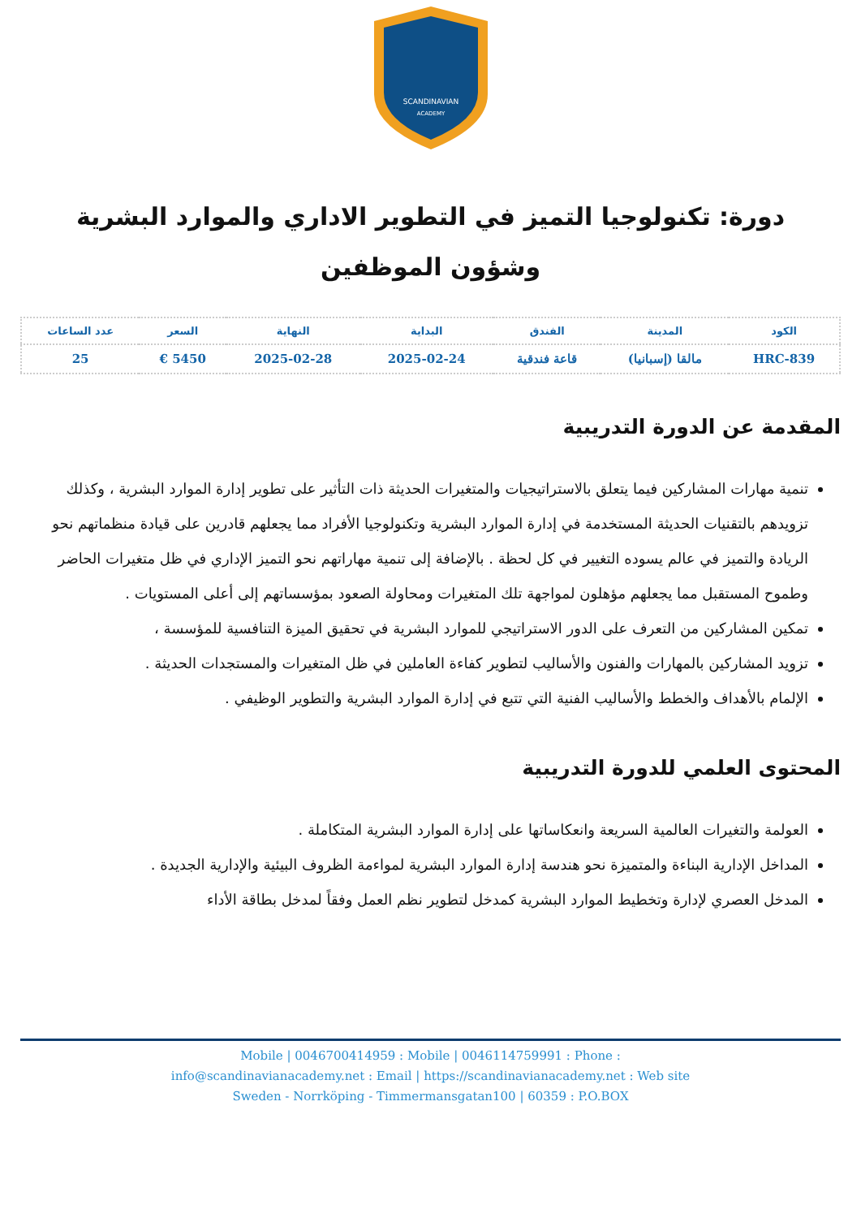SCANDINAVIAN
ACADEMY
دورة: تكنولوجيا التميز في التطوير الاداري والموارد البشرية وشؤون الموظفين
| الكود | المدينة | الفندق | البداية | النهاية | السعر | عدد الساعات |
| --- | --- | --- | --- | --- | --- | --- |
| HRC-839 | مالقا (إسبانيا) | قاعة فندقية | 2025-02-24 | 2025-02-28 | 5450 € | 25 |
المقدمة عن الدورة التدريبية
تنمية مهارات المشاركين فيما يتعلق بالاستراتيجيات والمتغيرات الحديثة ذات التأثير على تطوير إدارة الموارد البشرية ، وكذلك تزويدهم بالتقنيات الحديثة المستخدمة في إدارة الموارد البشرية وتكنولوجيا الأفراد مما يجعلهم قادرين على قيادة منظماتهم نحو الريادة والتميز في عالم يسوده التغيير في كل لحظة . بالإضافة إلى تنمية مهاراتهم نحو التميز الإداري في ظل متغيرات الحاضر وطموح المستقبل مما يجعلهم مؤهلون لمواجهة تلك المتغيرات ومحاولة الصعود بمؤسساتهم إلى أعلى المستويات .
تمكين المشاركين من التعرف على الدور الاستراتيجي للموارد البشرية في تحقيق الميزة التنافسية للمؤسسة ،
تزويد المشاركين بالمهارات والفنون والأساليب لتطوير كفاءة العاملين في ظل المتغيرات والمستجدات الحديثة .
الإلمام بالأهداف والخطط والأساليب الفنية التي تتبع في إدارة الموارد البشرية والتطوير الوظيفي .
المحتوى العلمي للدورة التدريبية
العولمة والتغيرات العالمية السريعة وانعكاساتها على إدارة الموارد البشرية المتكاملة .
المداخل الإدارية البناءة والمتميزة نحو هندسة إدارة الموارد البشرية لمواءمة الظروف البيئية والإدارية الجديدة .
المدخل العصري لإدارة وتخطيط الموارد البشرية كمدخل لتطوير نظم العمل وفقاً لمدخل بطاقة الأداء
Mobile | 0046700414959 : Mobile | 0046114759991 : Phone :
info@scandinavianacademy.net : Email | https://scandinavianacademy.net : Web site
Sweden - Norrköping - Timmermansgatan100 | 60359 : P.O.BOX